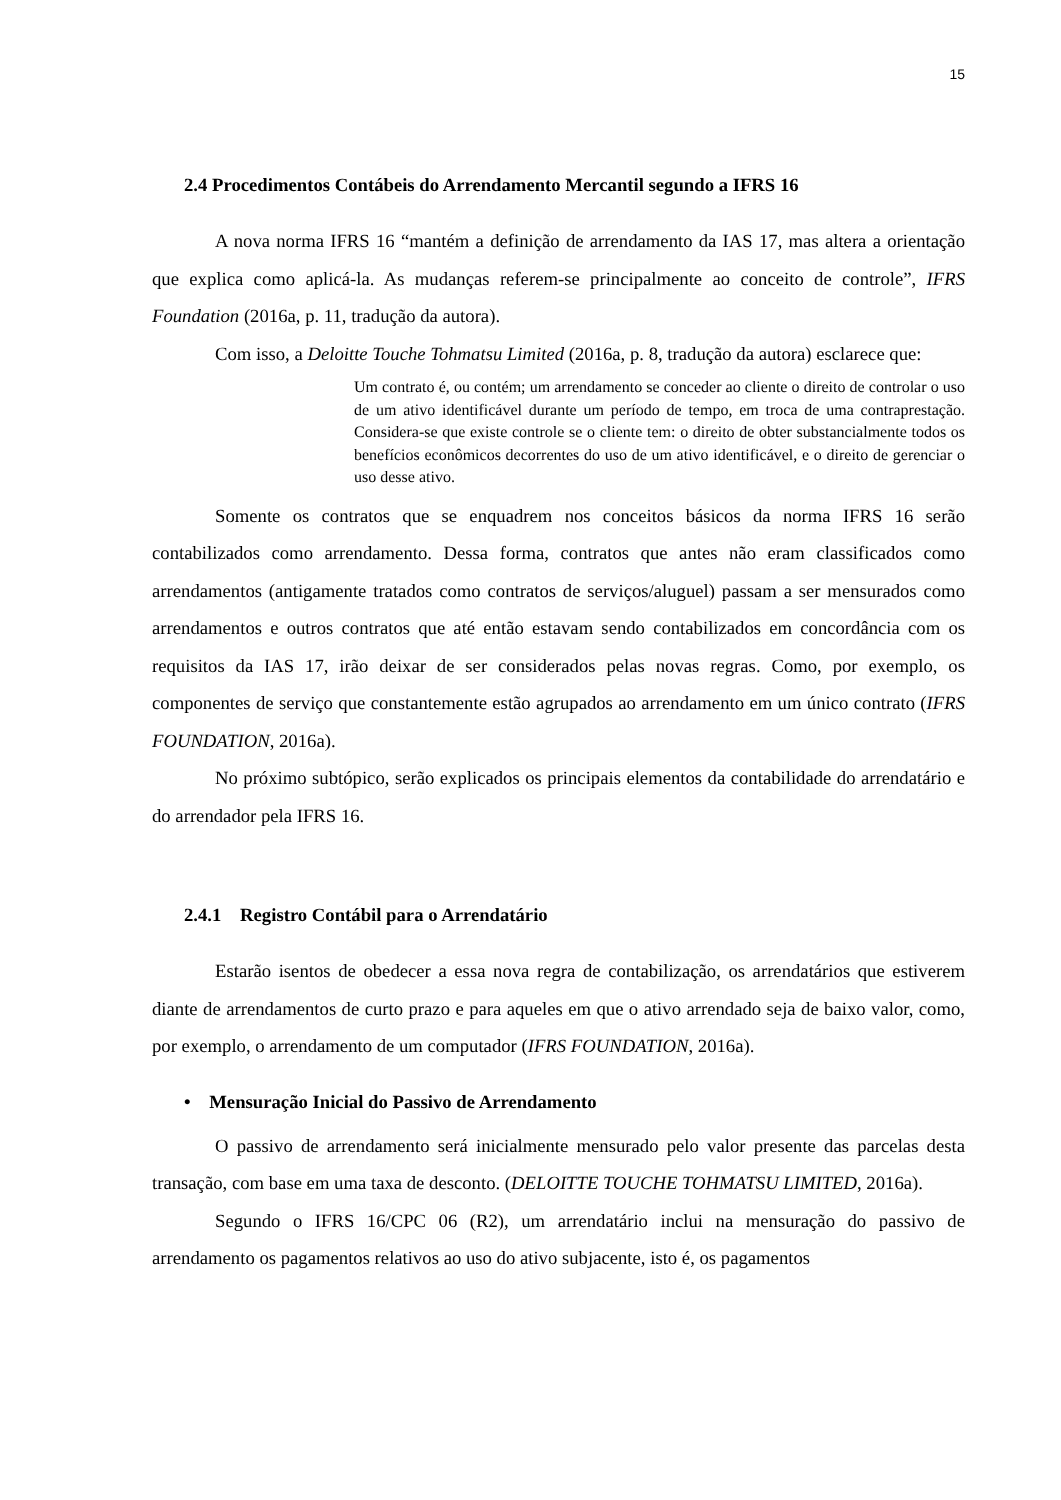15
2.4 Procedimentos Contábeis do Arrendamento Mercantil segundo a IFRS 16
A nova norma IFRS 16 “mantém a definição de arrendamento da IAS 17, mas altera a orientação que explica como aplicá-la. As mudanças referem-se principalmente ao conceito de controle”, IFRS Foundation (2016a, p. 11, tradução da autora).
Com isso, a Deloitte Touche Tohmatsu Limited (2016a, p. 8, tradução da autora) esclarece que:
Um contrato é, ou contém; um arrendamento se conceder ao cliente o direito de controlar o uso de um ativo identificável durante um período de tempo, em troca de uma contraprestação. Considera-se que existe controle se o cliente tem: o direito de obter substancialmente todos os benefícios econômicos decorrentes do uso de um ativo identificável, e o direito de gerenciar o uso desse ativo.
Somente os contratos que se enquadrem nos conceitos básicos da norma IFRS 16 serão contabilizados como arrendamento. Dessa forma, contratos que antes não eram classificados como arrendamentos (antigamente tratados como contratos de serviços/aluguel) passam a ser mensurados como arrendamentos e outros contratos que até então estavam sendo contabilizados em concordância com os requisitos da IAS 17, irão deixar de ser considerados pelas novas regras. Como, por exemplo, os componentes de serviço que constantemente estão agrupados ao arrendamento em um único contrato (IFRS FOUNDATION, 2016a).
No próximo subtópico, serão explicados os principais elementos da contabilidade do arrendatário e do arrendador pela IFRS 16.
2.4.1 Registro Contábil para o Arrendatário
Estarão isentos de obedecer a essa nova regra de contabilização, os arrendatários que estiverem diante de arrendamentos de curto prazo e para aqueles em que o ativo arrendado seja de baixo valor, como, por exemplo, o arrendamento de um computador (IFRS FOUNDATION, 2016a).
• Mensuração Inicial do Passivo de Arrendamento
O passivo de arrendamento será inicialmente mensurado pelo valor presente das parcelas desta transação, com base em uma taxa de desconto. (DELOITTE TOUCHE TOHMATSU LIMITED, 2016a).
Segundo o IFRS 16/CPC 06 (R2), um arrendatário inclui na mensuração do passivo de arrendamento os pagamentos relativos ao uso do ativo subjacente, isto é, os pagamentos